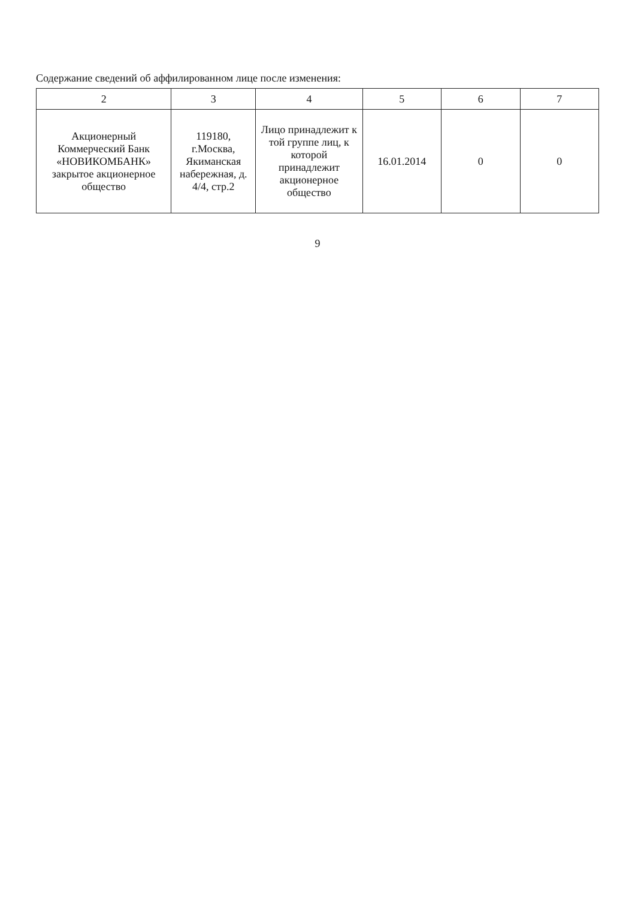Содержание сведений об аффилированном лице после изменения:
| 2 | 3 | 4 | 5 | 6 | 7 |
| --- | --- | --- | --- | --- | --- |
| Акционерный Коммерческий Банк «НОВИКОМБАНК» закрытое акционерное общество | 119180, г.Москва, Якиманская набережная, д. 4/4, стр.2 | Лицо принадлежит к той группе лиц, к которой принадлежит акционерное общество | 16.01.2014 | 0 | 0 |
9